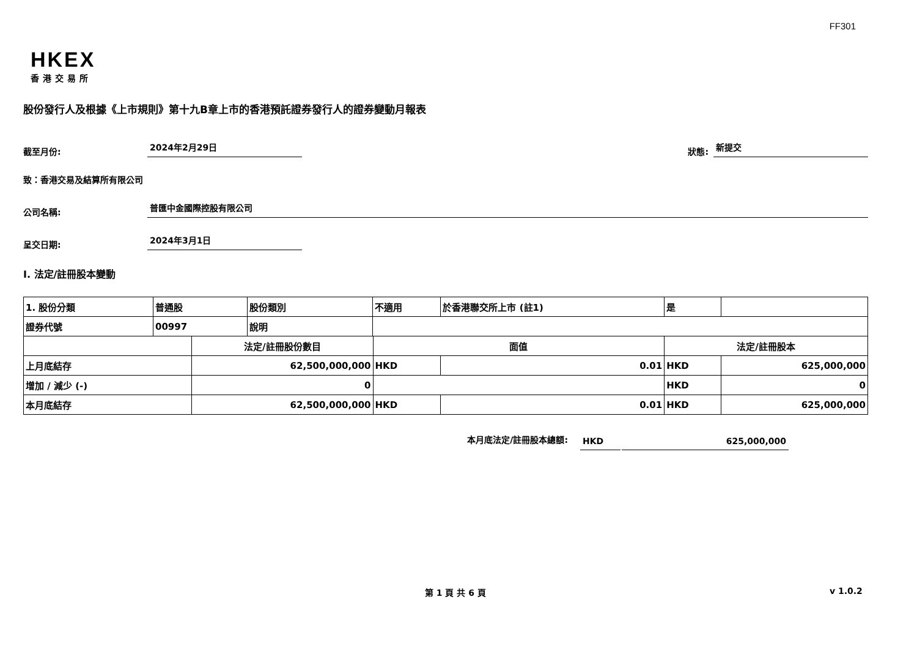FF301
HKEX
香港交易所
股份發行人及根據《上市規則》第十九B章上市的香港預託證券發行人的證券變動月報表
截至月份: 2024年2月29日 狀態: 新提交
致：香港交易及結算所有限公司
公司名稱: 普匯中金國際控股有限公司
呈交日期: 2024年3月1日
I. 法定/註冊股本變動
| 1. 股份分類 | 普通股 | | 股份類別 | 不適用 | | 於香港聯交所上市 (註1) | 是 | |
| 證券代號 | 00997 | | 說明 | | | | | |
| | | 法定/註冊股份數目 | | | 面值 | | 法定/註冊股本 | |
| 上月底結存 | | 62,500,000,000 | | | HKD | 0.01 | HKD | 625,000,000 |
| 增加 / 減少 (-) | | 0 | | | | | HKD | 0 |
| 本月底結存 | | 62,500,000,000 | | | HKD | 0.01 | HKD | 625,000,000 |
本月底法定/註冊股本總額: HKD 625,000,000
第 1 頁 共 6 頁 v 1.0.2